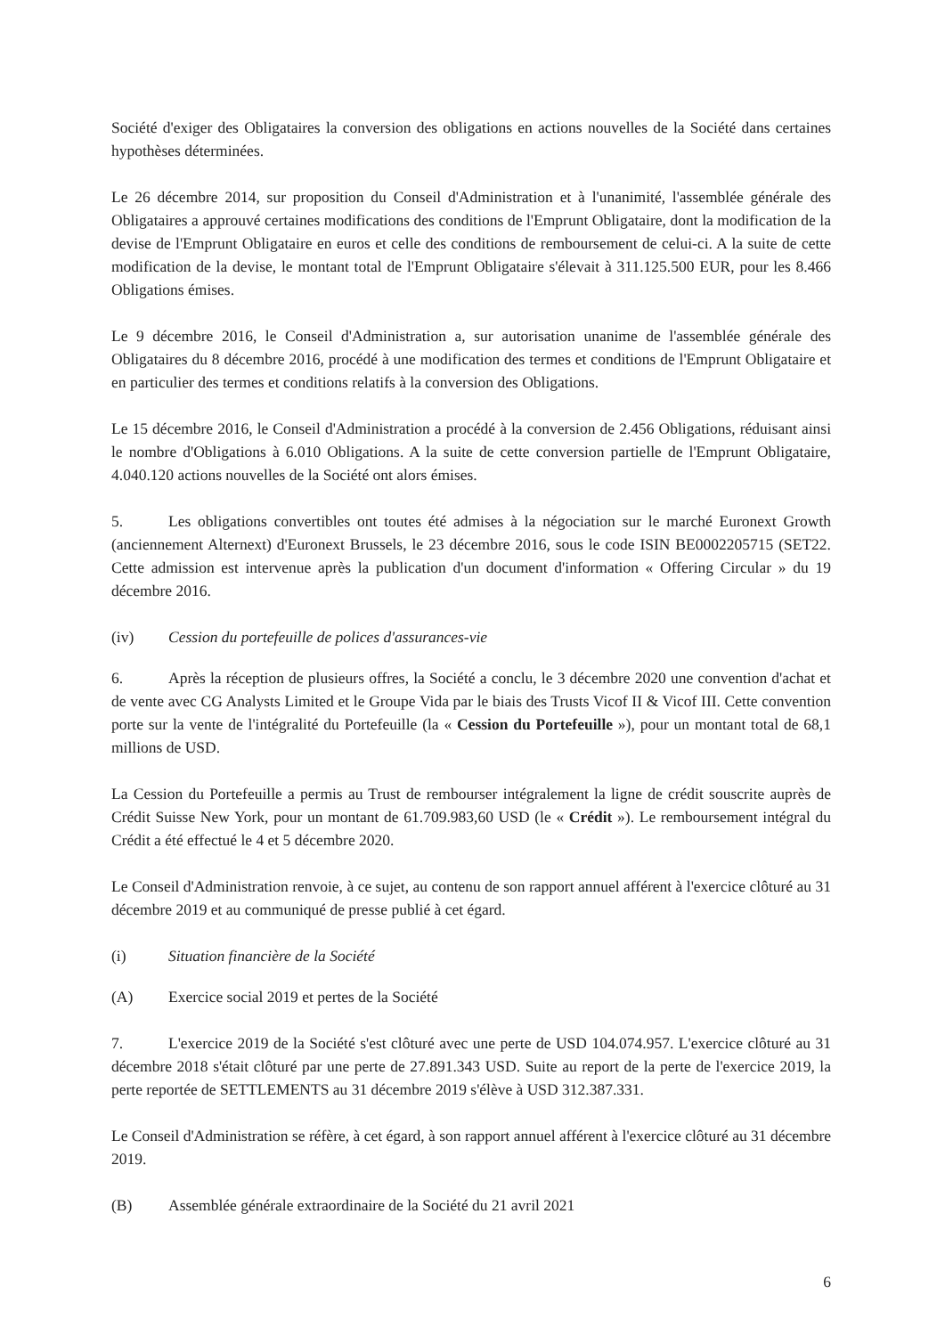Société d'exiger des Obligataires la conversion des obligations en actions nouvelles de la Société dans certaines hypothèses déterminées.
Le 26 décembre 2014, sur proposition du Conseil d'Administration et à l'unanimité, l'assemblée générale des Obligataires a approuvé certaines modifications des conditions de l'Emprunt Obligataire, dont la modification de la devise de l'Emprunt Obligataire en euros et celle des conditions de remboursement de celui-ci. A la suite de cette modification de la devise, le montant total de l'Emprunt Obligataire s'élevait à 311.125.500 EUR, pour les 8.466 Obligations émises.
Le 9 décembre 2016, le Conseil d'Administration a, sur autorisation unanime de l'assemblée générale des Obligataires du 8 décembre 2016, procédé à une modification des termes et conditions de l'Emprunt Obligataire et en particulier des termes et conditions relatifs à la conversion des Obligations.
Le 15 décembre 2016, le Conseil d'Administration a procédé à la conversion de 2.456 Obligations, réduisant ainsi le nombre d'Obligations à 6.010 Obligations. A la suite de cette conversion partielle de l'Emprunt Obligataire, 4.040.120 actions nouvelles de la Société ont alors émises.
5. Les obligations convertibles ont toutes été admises à la négociation sur le marché Euronext Growth (anciennement Alternext) d'Euronext Brussels, le 23 décembre 2016, sous le code ISIN BE0002205715 (SET22. Cette admission est intervenue après la publication d'un document d'information « Offering Circular » du 19 décembre 2016.
(iv) Cession du portefeuille de polices d'assurances-vie
6. Après la réception de plusieurs offres, la Société a conclu, le 3 décembre 2020 une convention d'achat et de vente avec CG Analysts Limited et le Groupe Vida par le biais des Trusts Vicof II & Vicof III. Cette convention porte sur la vente de l'intégralité du Portefeuille (la « Cession du Portefeuille »), pour un montant total de 68,1 millions de USD.
La Cession du Portefeuille a permis au Trust de rembourser intégralement la ligne de crédit souscrite auprès de Crédit Suisse New York, pour un montant de 61.709.983,60 USD (le « Crédit »). Le remboursement intégral du Crédit a été effectué le 4 et 5 décembre 2020.
Le Conseil d'Administration renvoie, à ce sujet, au contenu de son rapport annuel afférent à l'exercice clôturé au 31 décembre 2019 et au communiqué de presse publié à cet égard.
(i) Situation financière de la Société
(A) Exercice social 2019 et pertes de la Société
7. L'exercice 2019 de la Société s'est clôturé avec une perte de USD 104.074.957. L'exercice clôturé au 31 décembre 2018 s'était clôturé par une perte de 27.891.343 USD. Suite au report de la perte de l'exercice 2019, la perte reportée de SETTLEMENTS au 31 décembre 2019 s'élève à USD 312.387.331.
Le Conseil d'Administration se réfère, à cet égard, à son rapport annuel afférent à l'exercice clôturé au 31 décembre 2019.
(B) Assemblée générale extraordinaire de la Société du 21 avril 2021
6